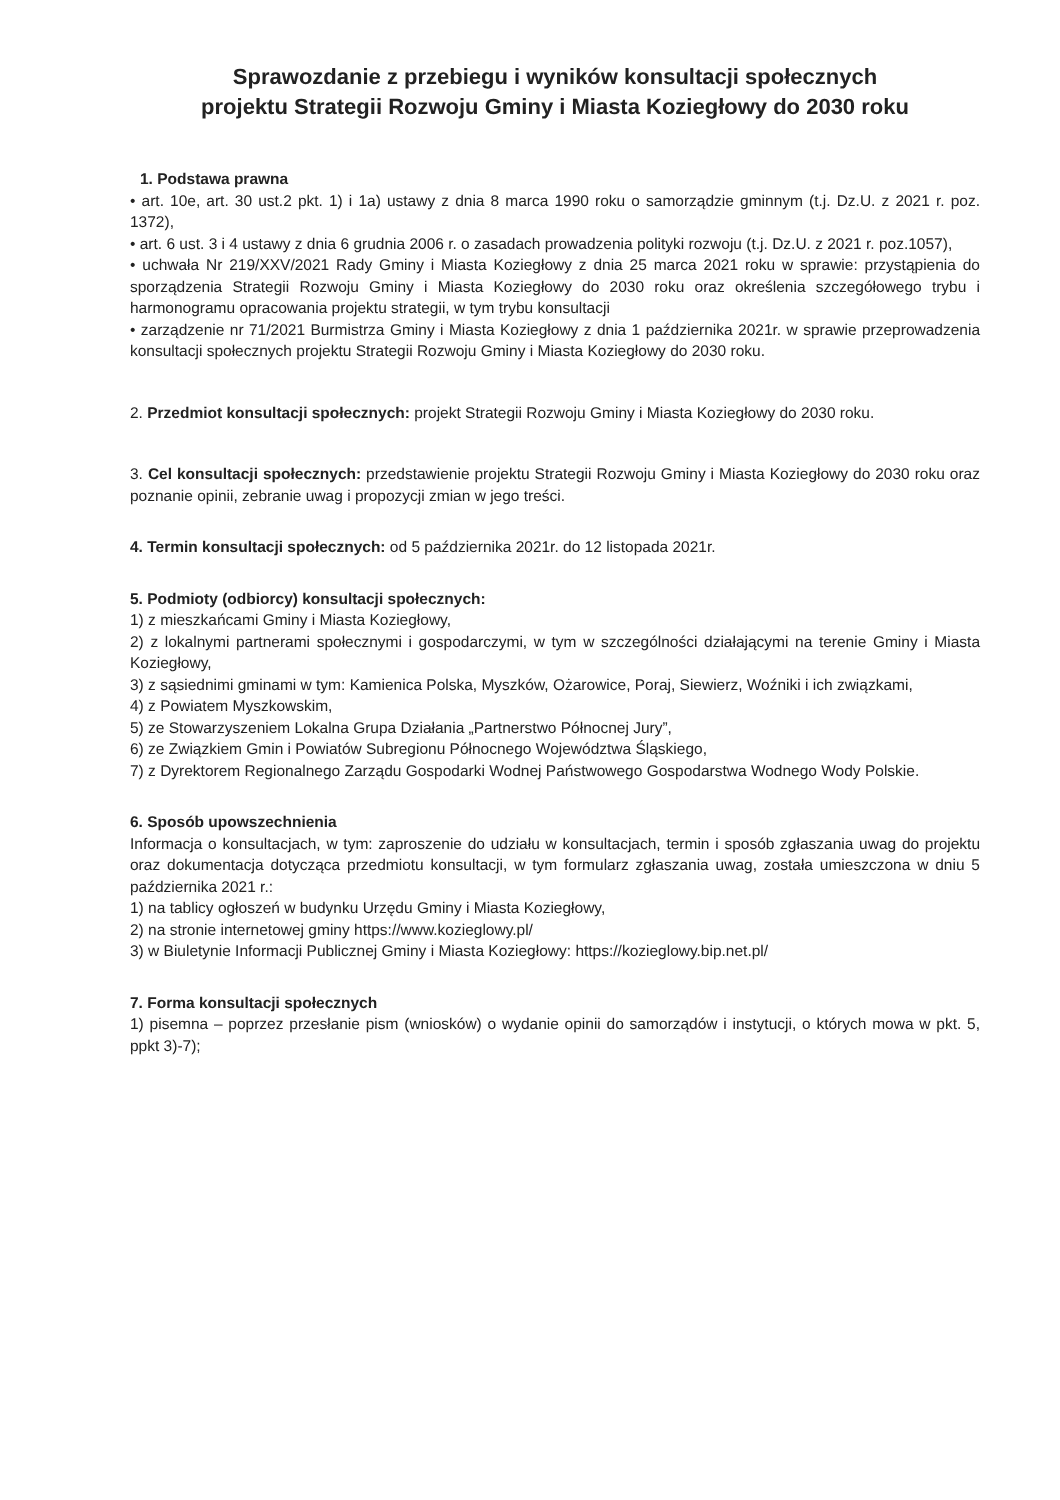Sprawozdanie z przebiegu i wyników konsultacji społecznych
projektu Strategii Rozwoju Gminy i Miasta Koziegłowy do 2030 roku
1. Podstawa prawna
• art. 10e, art. 30 ust.2 pkt. 1) i 1a) ustawy z dnia 8 marca 1990 roku o samorządzie gminnym (t.j. Dz.U. z 2021 r. poz. 1372),
• art. 6 ust. 3 i 4 ustawy z dnia 6 grudnia 2006 r. o zasadach prowadzenia polityki rozwoju (t.j. Dz.U. z 2021 r. poz.1057),
• uchwała Nr 219/XXV/2021 Rady Gminy i Miasta Koziegłowy z dnia 25 marca 2021 roku w sprawie: przystąpienia do sporządzenia Strategii Rozwoju Gminy i Miasta Koziegłowy do 2030 roku oraz określenia szczegółowego trybu i harmonogramu opracowania projektu strategii, w tym trybu konsultacji
• zarządzenie nr 71/2021 Burmistrza Gminy i Miasta Koziegłowy z dnia 1 października 2021r. w sprawie przeprowadzenia konsultacji społecznych projektu Strategii Rozwoju Gminy i Miasta Koziegłowy do 2030 roku.
2. Przedmiot konsultacji społecznych: projekt Strategii Rozwoju Gminy i Miasta Koziegłowy do 2030 roku.
3. Cel konsultacji społecznych: przedstawienie projektu Strategii Rozwoju Gminy i Miasta Koziegłowy do 2030 roku oraz poznanie opinii, zebranie uwag i propozycji zmian w jego treści.
4. Termin konsultacji społecznych: od 5 października 2021r. do 12 listopada 2021r.
5. Podmioty (odbiorcy) konsultacji społecznych:
1) z mieszkańcami Gminy i Miasta Koziegłowy,
2) z lokalnymi partnerami społecznymi i gospodarczymi, w tym w szczególności działającymi na terenie Gminy i Miasta Koziegłowy,
3) z sąsiednimi gminami w tym: Kamienica Polska, Myszków, Ożarowice, Poraj, Siewierz, Woźniki i ich związkami,
4) z Powiatem Myszkowskim,
5) ze Stowarzyszeniem Lokalna Grupa Działania „Partnerstwo Północnej Jury”,
6) ze Związkiem Gmin i Powiatów Subregionu Północnego Województwa Śląskiego,
7) z Dyrektorem Regionalnego Zarządu Gospodarki Wodnej Państwowego Gospodarstwa Wodnego Wody Polskie.
6. Sposób upowszechnienia
Informacja o konsultacjach, w tym: zaproszenie do udziału w konsultacjach, termin i sposób zgłaszania uwag do projektu oraz dokumentacja dotycząca przedmiotu konsultacji, w tym formularz zgłaszania uwag, została umieszczona w dniu 5 października 2021 r.:
1) na tablicy ogłoszeń w budynku Urzędu Gminy i Miasta Koziegłowy,
2) na stronie internetowej gminy https://www.kozieglowy.pl/
3) w Biuletynie Informacji Publicznej Gminy i Miasta Koziegłowy: https://kozieglowy.bip.net.pl/
7. Forma konsultacji społecznych
1) pisemna – poprzez przesłanie pism (wniosków) o wydanie opinii do samorządów i instytucji, o których mowa w pkt. 5, ppkt 3)-7);